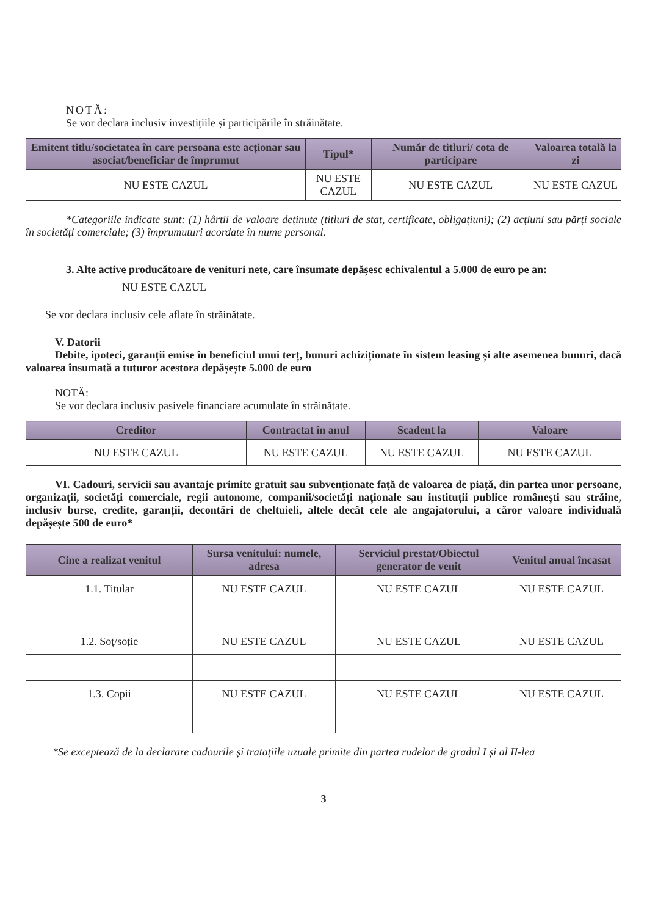NOTĂ:
Se vor declara inclusiv investițiile și participările în străinătate.
| Emitent titlu/societatea în care persoana este acționar sau asociat/beneficiar de împrumut | Tipul* | Număr de titluri/ cota de participare | Valoarea totală la zi |
| --- | --- | --- | --- |
| NU ESTE CAZUL | NU ESTE CAZUL | NU ESTE CAZUL | NU ESTE CAZUL |
*Categoriile indicate sunt: (1) hârtii de valoare deținute (titluri de stat, certificate, obligațiuni); (2) acțiuni sau părți sociale în societăți comerciale; (3) împrumuturi acordate în nume personal.
3. Alte active producătoare de venituri nete, care însumate depășesc echivalentul a 5.000 de euro pe an:
NU ESTE CAZUL
Se vor declara inclusiv cele aflate în străinătate.
V. Datorii
Debite, ipoteci, garanții emise în beneficiul unui terț, bunuri achiziționate în sistem leasing și alte asemenea bunuri, dacă valoarea însumată a tuturor acestora depășește 5.000 de euro
NOTĂ:
Se vor declara inclusiv pasivele financiare acumulate în străinătate.
| Creditor | Contractat în anul | Scadent la | Valoare |
| --- | --- | --- | --- |
| NU ESTE CAZUL | NU ESTE CAZUL | NU ESTE CAZUL | NU ESTE CAZUL |
VI. Cadouri, servicii sau avantaje primite gratuit sau subvenționate față de valoarea de piață, din partea unor persoane, organizații, societăți comerciale, regii autonome, companii/societăți naționale sau instituții publice românești sau străine, inclusiv burse, credite, garanții, decontări de cheltuieli, altele decât cele ale angajatorului, a căror valoare individuală depășește 500 de euro*
| Cine a realizat venitul | Sursa venitului: numele, adresa | Serviciul prestat/Obiectul generator de venit | Venitul anual încasat |
| --- | --- | --- | --- |
| 1.1. Titular | NU ESTE CAZUL | NU ESTE CAZUL | NU ESTE CAZUL |
| 1.2. Soț/soție | NU ESTE CAZUL | NU ESTE CAZUL | NU ESTE CAZUL |
| 1.3. Copii | NU ESTE CAZUL | NU ESTE CAZUL | NU ESTE CAZUL |
*Se exceptează de la declarare cadourile și tratațiile uzuale primite din partea rudelor de gradul I și al II-lea
3